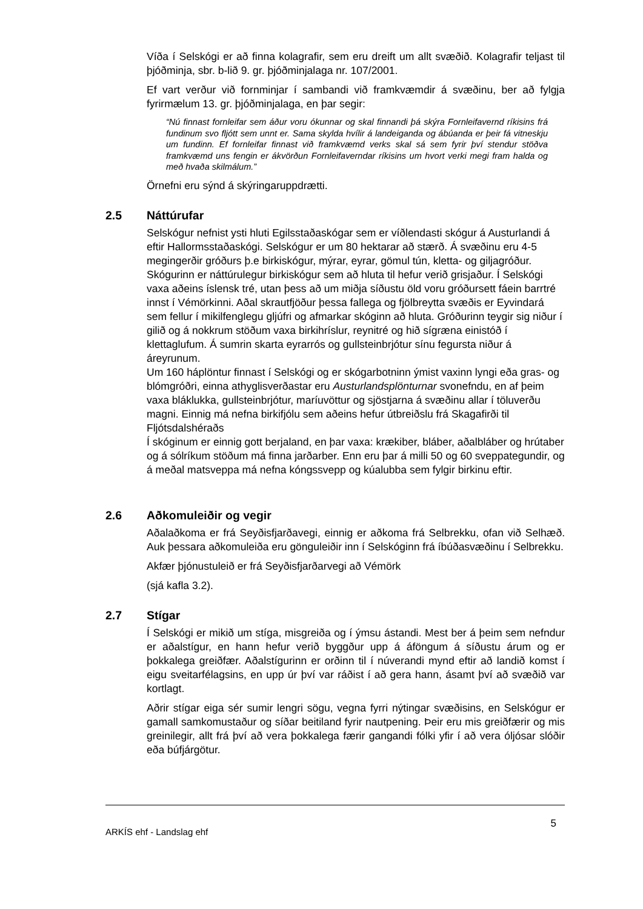Víða í Selskógi er að finna kolagrafir, sem eru dreift um allt svæðið. Kolagrafir teljast til þjóðminja, sbr. b-lið 9. gr. þjóðminjalaga nr. 107/2001.
Ef vart verður við fornminjar í sambandi við framkvæmdir á svæðinu, ber að fylgja fyrirmælum 13. gr. þjóðminjalaga, en þar segir:
“Nú finnast fornleifar sem áður voru ókunnar og skal finnandi þá skýra Fornleifavernd ríkisins frá fundinum svo fljótt sem unnt er. Sama skylda hvílir á landeiganda og ábúanda er þeir fá vitneskju um fundinn. Ef fornleifar finnast við framkvæmd verks skal sá sem fyrir því stendur stöðva framkvæmd uns fengin er ákvörðun Fornleifaverndar ríkisins um hvort verki megi fram halda og með hvaða skilmálum.”
Örnefni eru sýnd á skýringaruppdrætti.
2.5 Náttúrufar
Selskógur nefnist ysti hluti Egilsstaðaskógar sem er víðlendasti skógur á Austurlandi á eftir Hallormsstaðaskógi. Selskógur er um 80 hektarar að stærð. Á svæðinu eru 4-5 megingerðir gróðurs þ.e birkiskógur, mýrar, eyrar, gömul tún, kletta- og giljagróður.
Skógurinn er náttúrulegur birkiskógur sem að hluta til hefur verið grisjaður. Í Selskógi vaxa aðeins íslensk tré, utan þess að um miðja síðustu öld voru gróðursett fáein barrtré innst í Vémörkinni. Aðal skrautfjöður þessa fallega og fjölbreytta svæðis er Eyvindará sem fellur í mikilfenglegu gljúfri og afmarkar skóginn að hluta. Gróðurinn teygir sig niður í gilið og á nokkrum stöðum vaxa birkihríslur, reynitré og hið sígræna einistóð í klettaglufum. Á sumrin skarta eyrarrós og gullsteinbrjótur sínu fegursta niður á áreyrunum.
Um 160 háplöntur finnast í Selskógi og er skógarbotninn ýmist vaxinn lyngi eða gras- og blómgróðri, einna athyglisverðastar eru Austurlandsplönturnar svonefndu, en af þeim vaxa bláklukka, gullsteinbrjótur, maríuvöttur og sjöstjarna á svæðinu allar í töluverðu magni. Einnig má nefna birkifjólu sem aðeins hefur útbreiðslu frá Skagafirði til Fljótsdalshéraðs
Í skóginum er einnig gott berjaland, en þar vaxa: krækiber, bláber, aðalbláber og hrútaber og á sólríkum stöðum má finna jarðarber. Enn eru þar á milli 50 og 60 sveppategundir, og á meðal matsveppa má nefna kóngssvepp og kúalubba sem fylgir birkinu eftir.
2.6 Aðkomuleiðir og vegir
Aðalaðkoma er frá Seyðisfjarðavegi, einnig er aðkoma frá Selbrekku, ofan við Selhæð. Auk þessara aðkomuleiða eru gönguleiðir inn í Selskóginn frá íbúðasvæðinu í Selbrekku.
Akfær þjónustuleið er frá Seyðisfjarðarvegi að Vémörk
(sjá kafla 3.2).
2.7 Stígar
Í Selskógi er mikið um stíga, misgreiða og í ýmsu ástandi. Mest ber á þeim sem nefndur er aðalstígur, en hann hefur verið byggður upp á áföngum á síðustu árum og er þokkalega greiðfær. Aðalstígurinn er orðinn til í núverandi mynd eftir að landið komst í eigu sveitarfélagsins, en upp úr því var ráðist í að gera hann, ásamt því að svæðið var kortlagt.
Aðrir stígar eiga sér sumir lengri sögu, vegna fyrri nýtingar svæðisins, en Selskógur er gamall samkomustaður og síðar beitiland fyrir nautpening. Þeir eru mis greiðfærir og mis greinilegir, allt frá því að vera þokkalega færir gangandi fólki yfir í að vera óljósar slóðir eða búfjárgötur.
ARKÍS ehf - Landslag ehf
5